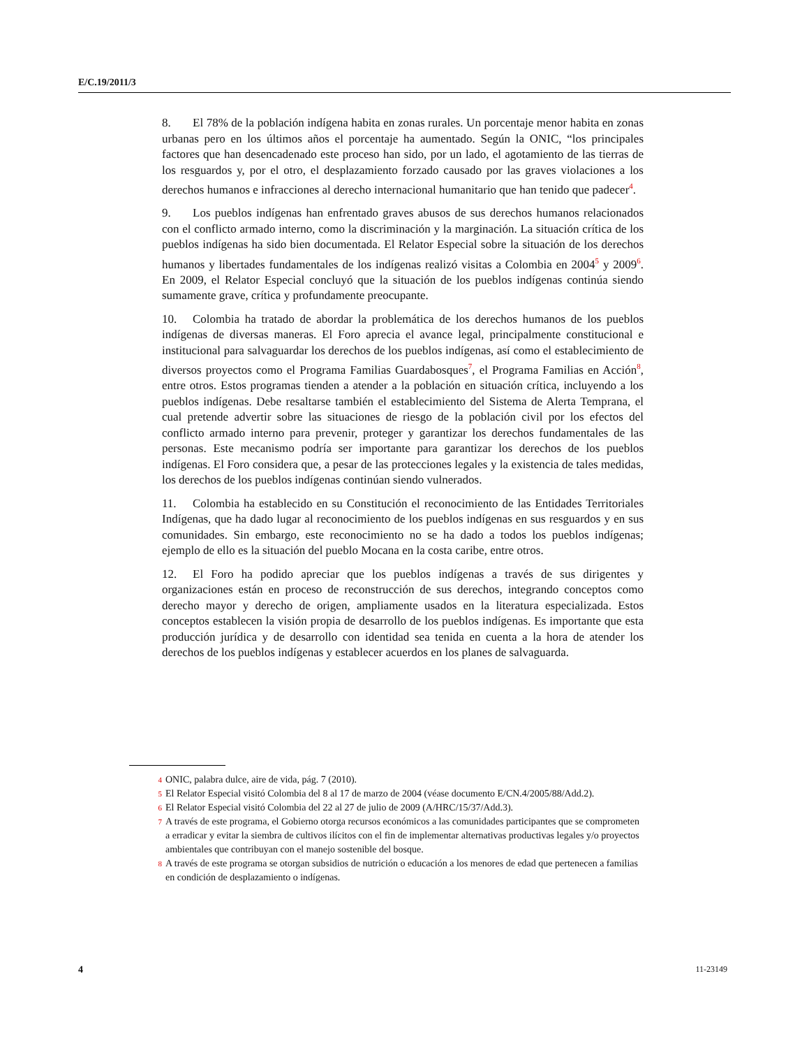E/C.19/2011/3
8. El 78% de la población indígena habita en zonas rurales. Un porcentaje menor habita en zonas urbanas pero en los últimos años el porcentaje ha aumentado. Según la ONIC, “los principales factores que han desencadenado este proceso han sido, por un lado, el agotamiento de las tierras de los resguardos y, por el otro, el desplazamiento forzado causado por las graves violaciones a los derechos humanos e infracciones al derecho internacional humanitario que han tenido que padecer<sup>4</sup>.
9. Los pueblos indígenas han enfrentado graves abusos de sus derechos humanos relacionados con el conflicto armado interno, como la discriminación y la marginación. La situación crítica de los pueblos indígenas ha sido bien documentada. El Relator Especial sobre la situación de los derechos humanos y libertades fundamentales de los indígenas realizó visitas a Colombia en 2004<sup>5</sup> y 2009<sup>6</sup>. En 2009, el Relator Especial concluyó que la situación de los pueblos indígenas continúa siendo sumamente grave, crítica y profundamente preocupante.
10. Colombia ha tratado de abordar la problemática de los derechos humanos de los pueblos indígenas de diversas maneras. El Foro aprecia el avance legal, principalmente constitucional e institucional para salvaguardar los derechos de los pueblos indígenas, así como el establecimiento de diversos proyectos como el Programa Familias Guardabosques<sup>7</sup>, el Programa Familias en Acción<sup>8</sup>, entre otros. Estos programas tienden a atender a la población en situación crítica, incluyendo a los pueblos indígenas. Debe resaltarse también el establecimiento del Sistema de Alerta Temprana, el cual pretende advertir sobre las situaciones de riesgo de la población civil por los efectos del conflicto armado interno para prevenir, proteger y garantizar los derechos fundamentales de las personas. Este mecanismo podría ser importante para garantizar los derechos de los pueblos indígenas. El Foro considera que, a pesar de las protecciones legales y la existencia de tales medidas, los derechos de los pueblos indígenas continúan siendo vulnerados.
11. Colombia ha establecido en su Constitución el reconocimiento de las Entidades Territoriales Indígenas, que ha dado lugar al reconocimiento de los pueblos indígenas en sus resguardos y en sus comunidades. Sin embargo, este reconocimiento no se ha dado a todos los pueblos indígenas; ejemplo de ello es la situación del pueblo Mocana en la costa caribe, entre otros.
12. El Foro ha podido apreciar que los pueblos indígenas a través de sus dirigentes y organizaciones están en proceso de reconstrucción de sus derechos, integrando conceptos como derecho mayor y derecho de origen, ampliamente usados en la literatura especializada. Estos conceptos establecen la visión propia de desarrollo de los pueblos indígenas. Es importante que esta producción jurídica y de desarrollo con identidad sea tenida en cuenta a la hora de atender los derechos de los pueblos indígenas y establecer acuerdos en los planes de salvaguarda.
4
ONIC, palabra dulce, aire de vida, pág. 7 (2010).
5
El Relator Especial visitó Colombia del 8 al 17 de marzo de 2004 (véase documento E/CN.4/2005/88/Add.2).
6
El Relator Especial visitó Colombia del 22 al 27 de julio de 2009 (A/HRC/15/37/Add.3).
7
A través de este programa, el Gobierno otorga recursos económicos a las comunidades participantes que se comprometen a erradicar y evitar la siembra de cultivos ilícitos con el fin de implementar alternativas productivas legales y/o proyectos ambientales que contribuyan con el manejo sostenible del bosque.
8
A través de este programa se otorgan subsidios de nutrición o educación a los menores de edad que pertenecen a familias en condición de desplazamiento o indígenas.
4 11-23149